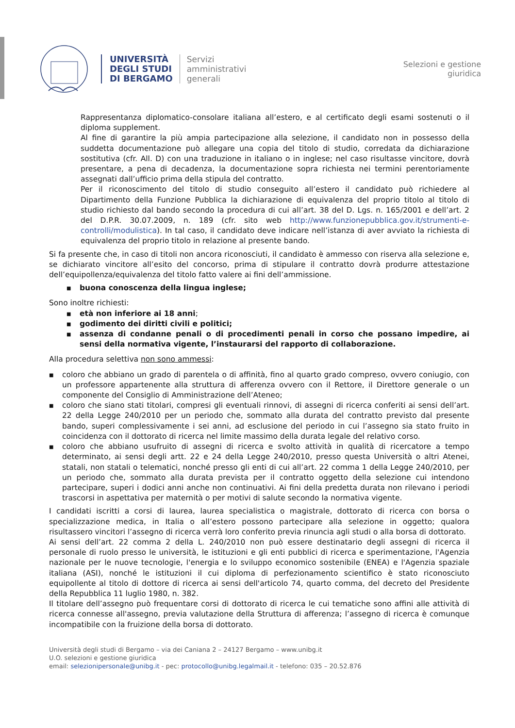UNIVERSITÀ
DEGLI STUDI
DI BERGAMO
Servizi
amministrativi
generali
Selezioni e gestione
giuridica
Rappresentanza diplomatico-consolare italiana all’estero, e al certificato degli esami sostenuti o il diploma supplement.
Al fine di garantire la più ampia partecipazione alla selezione, il candidato non in possesso della suddetta documentazione può allegare una copia del titolo di studio, corredata da dichiarazione sostitutiva (cfr. All. D) con una traduzione in italiano o in inglese; nel caso risultasse vincitore, dovrà presentare, a pena di decadenza, la documentazione sopra richiesta nei termini perentoriamente assegnati dall’ufficio prima della stipula del contratto.
Per il riconoscimento del titolo di studio conseguito all’estero il candidato può richiedere al Dipartimento della Funzione Pubblica la dichiarazione di equivalenza del proprio titolo al titolo di studio richiesto dal bando secondo la procedura di cui all’art. 38 del D. Lgs. n. 165/2001 e dell’art. 2 del D.P.R. 30.07.2009, n. 189 (cfr. sito web http://www.funzionepubblica.gov.it/strumenti-e-controlli/modulistica). In tal caso, il candidato deve indicare nell’istanza di aver avviato la richiesta di equivalenza del proprio titolo in relazione al presente bando.
Si fa presente che, in caso di titoli non ancora riconosciuti, il candidato è ammesso con riserva alla selezione e, se dichiarato vincitore all’esito del concorso, prima di stipulare il contratto dovrà produrre attestazione dell’equipollenza/equivalenza del titolo fatto valere ai fini dell’ammissione.
■ buona conoscenza della lingua inglese;
Sono inoltre richiesti:
■ età non inferiore ai 18 anni;
■ godimento dei diritti civili e politici;
■ assenza di condanne penali o di procedimenti penali in corso che possano impedire, ai sensi della normativa vigente, l’instaurarsi del rapporto di collaborazione.
Alla procedura selettiva non sono ammessi:
■ coloro che abbiano un grado di parentela o di affinità, fino al quarto grado compreso, ovvero coniugio, con un professore appartenente alla struttura di afferenza ovvero con il Rettore, il Direttore generale o un componente del Consiglio di Amministrazione dell’Ateneo;
■ coloro che siano stati titolari, compresi gli eventuali rinnovi, di assegni di ricerca conferiti ai sensi dell’art. 22 della Legge 240/2010 per un periodo che, sommato alla durata del contratto previsto dal presente bando, superi complessivamente i sei anni, ad esclusione del periodo in cui l’assegno sia stato fruito in coincidenza con il dottorato di ricerca nel limite massimo della durata legale del relativo corso.
■ coloro che abbiano usufruito di assegni di ricerca e svolto attività in qualità di ricercatore a tempo determinato, ai sensi degli artt. 22 e 24 della Legge 240/2010, presso questa Università o altri Atenei, statali, non statali o telematici, nonché presso gli enti di cui all’art. 22 comma 1 della Legge 240/2010, per un periodo che, sommato alla durata prevista per il contratto oggetto della selezione cui intendono partecipare, superi i dodici anni anche non continuativi. Ai fini della predetta durata non rilevano i periodi trascorsi in aspettativa per maternità o per motivi di salute secondo la normativa vigente.
I candidati iscritti a corsi di laurea, laurea specialistica o magistrale, dottorato di ricerca con borsa o specializzazione medica, in Italia o all’estero possono partecipare alla selezione in oggetto; qualora risultassero vincitori l’assegno di ricerca verrà loro conferito previa rinuncia agli studi o alla borsa di dottorato.
Ai sensi dell’art. 22 comma 2 della L. 240/2010 non può essere destinatario degli assegni di ricerca il personale di ruolo presso le università, le istituzioni e gli enti pubblici di ricerca e sperimentazione, l'Agenzia nazionale per le nuove tecnologie, l'energia e lo sviluppo economico sostenibile (ENEA) e l'Agenzia spaziale italiana (ASI), nonché le istituzioni il cui diploma di perfezionamento scientifico è stato riconosciuto equipollente al titolo di dottore di ricerca ai sensi dell'articolo 74, quarto comma, del decreto del Presidente della Repubblica 11 luglio 1980, n. 382.
Il titolare dell’assegno può frequentare corsi di dottorato di ricerca le cui tematiche sono affini alle attività di ricerca connesse all'assegno, previa valutazione della Struttura di afferenza; l’assegno di ricerca è comunque incompatibile con la fruizione della borsa di dottorato.
Università degli studi di Bergamo – via dei Caniana 2 – 24127 Bergamo – www.unibg.it
U.O. selezioni e gestione giuridica
email: selezionipersonale@unibg.it - pec: protocollo@unibg.legalmail.it - telefono: 035 – 20.52.876